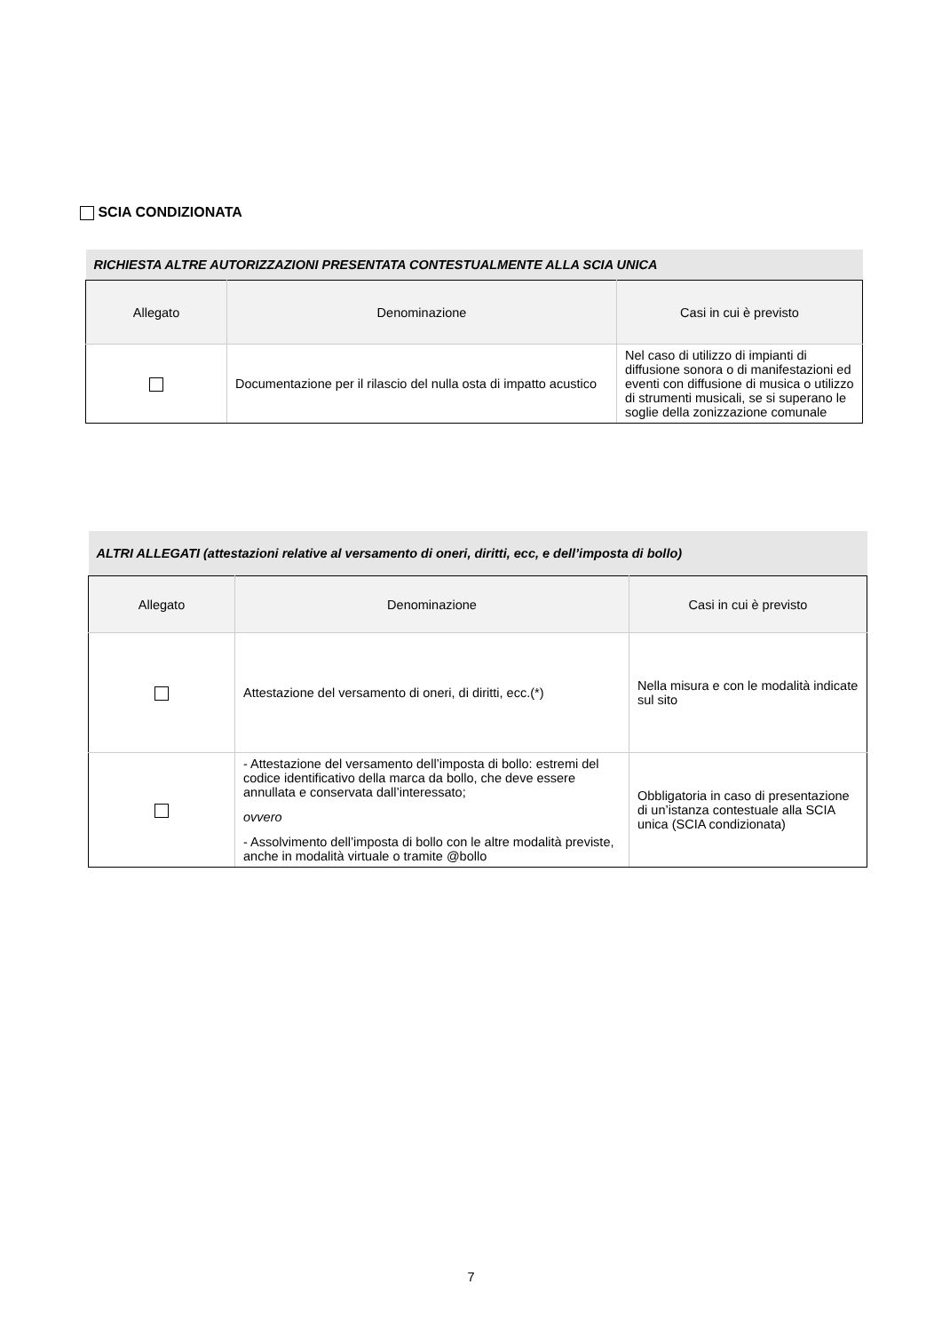SCIA CONDIZIONATA
| RICHIESTA ALTRE AUTORIZZAZIONI PRESENTATA CONTESTUALMENTE ALLA SCIA UNICA | | |
| Allegato | Denominazione | Casi in cui è previsto |
| | Documentazione per il rilascio del nulla osta di impatto acustico | Nel caso di utilizzo di impianti di diffusione sonora o di manifestazioni ed eventi con diffusione di musica o utilizzo di strumenti musicali, se si superano le soglie della zonizzazione comunale |
| ALTRI ALLEGATI (attestazioni relative al versamento di oneri, diritti, ecc, e dell’imposta di bollo) | | |
| Allegato | Denominazione | Casi in cui è previsto |
| | Attestazione del versamento di oneri, di diritti, ecc.(*) | Nella misura e con le modalità indicate sul sito |
| | - Attestazione del versamento dell’imposta di bollo: estremi del codice identificativo della marca da bollo, che deve essere annullata e conservata dall’interessato; ovvero - Assolvimento dell’imposta di bollo con le altre modalità previste, anche in modalità virtuale o tramite @bollo | Obbligatoria in caso di presentazione di un’istanza contestuale alla SCIA unica (SCIA condizionata) |
7